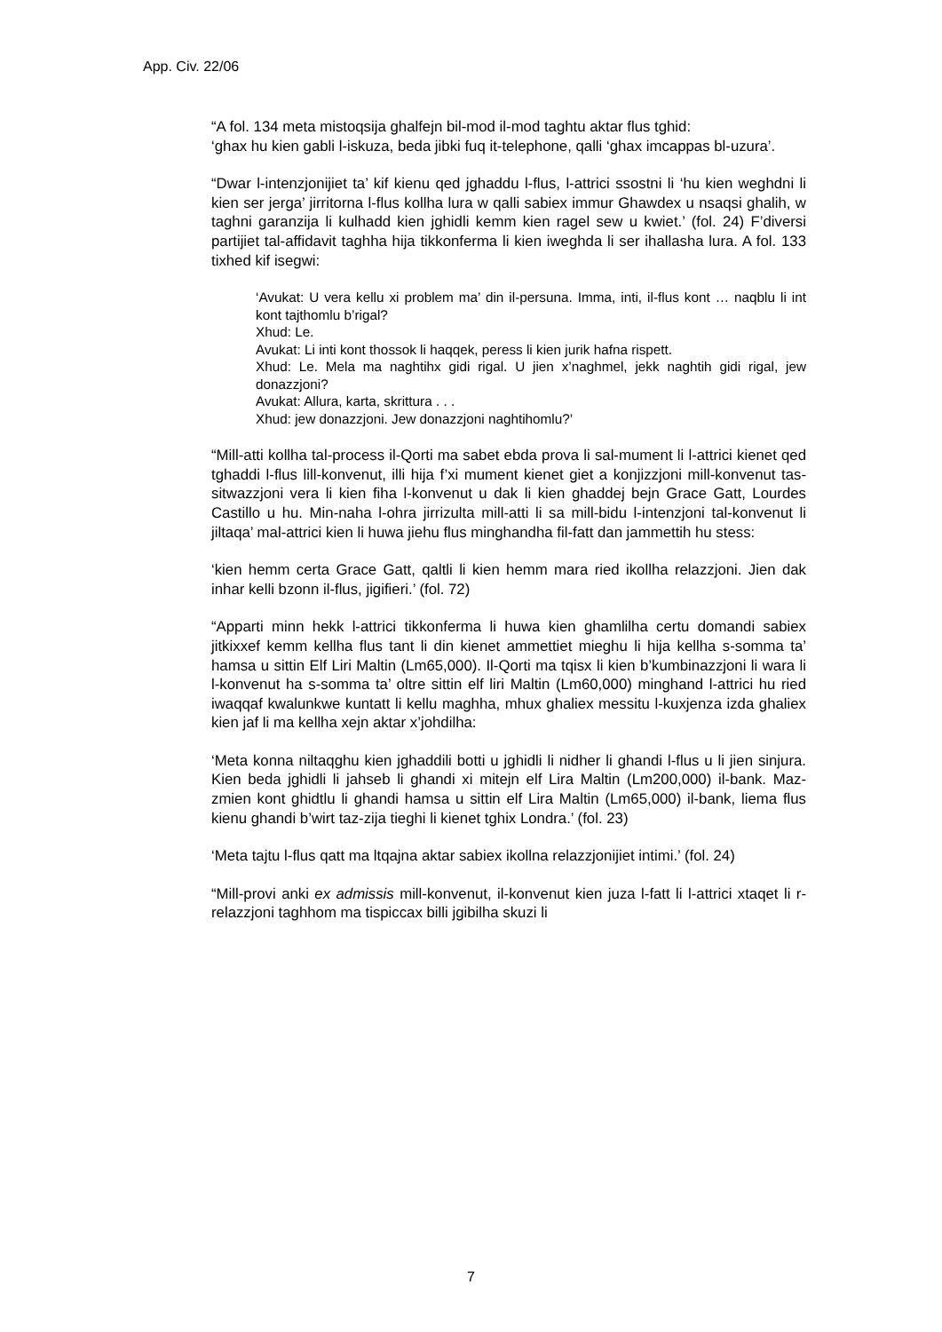App. Civ. 22/06
“A fol. 134 meta mistoqsija ghalfejn bil-mod il-mod taghtu aktar flus tghid:
‘ghax hu kien gabli l-iskuza, beda jibki fuq it-telephone, qalli ‘ghax imcappas bl-uzura’.
“Dwar l-intenzjonijiet ta’ kif kienu qed jghaddu l-flus, l-attrici ssostni li ‘hu kien weghdni li kien ser jerga’ jirritorna l-flus kollha lura w qalli sabiex immur Ghawdex u nsaqsi ghalih, w taghni garanzija li kulhadd kien jghidli kemm kien ragel sew u kwiet.’ (fol. 24) F’diversi partijiet tal-affidavit taghha hija tikkonferma li kien iweghda li ser ihallasha lura. A fol. 133 tixhed kif isegwi:
‘Avukat: U vera kellu xi problem ma’ din il-persuna. Imma, inti, il-flus kont … naqblu li int kont tajthomlu b’rigal?
Xhud: Le.
Avukat: Li inti kont thossok li haqqek, peress li kien jurik hafna rispett.
Xhud: Le. Mela ma naghtihx gidi rigal. U jien x’naghmel, jekk naghtih gidi rigal, jew donazzjoni?
Avukat: Allura, karta, skrittura . . .
Xhud: jew donazzjoni. Jew donazzjoni naghtihomlu?’
“Mill-atti kollha tal-process il-Qorti ma sabet ebda prova li sal-mument li l-attrici kienet qed tghaddi l-flus lill-konvenut, illi hija f’xi mument kienet giet a konjizzjoni mill-konvenut tas-sitwazzjoni vera li kien fiha l-konvenut u dak li kien ghaddej bejn Grace Gatt, Lourdes Castillo u hu. Min-naha l-ohra jirrizulta mill-atti li sa mill-bidu l-intenzjoni tal-konvenut li jiltaqa’ mal-attrici kien li huwa jiehu flus minghandha fil-fatt dan jammettih hu stess:
‘kien hemm certa Grace Gatt, qaltli li kien hemm mara ried ikollha relazzjoni. Jien dak inhar kelli bzonn il-flus, jigifieri.’ (fol. 72)
“Apparti minn hekk l-attrici tikkonferma li huwa kien ghamlilha certu domandi sabiex jitkixxef kemm kellha flus tant li din kienet ammettiet mieghu li hija kellha s-somma ta’ hamsa u sittin Elf Liri Maltin (Lm65,000). Il-Qorti ma tqisx li kien b’kumbinazzjoni li wara li l-konvenut ha s-somma ta’ oltre sittin elf liri Maltin (Lm60,000) minghand l-attrici hu ried iwaqqaf kwalunkwe kuntatt li kellu maghha, mhux ghaliex messitu l-kuxjenza izda ghaliex kien jaf li ma kellha xejn aktar x’johdilha:
‘Meta konna niltaqghu kien jghaddili botti u jghidli li nidher li ghandi l-flus u li jien sinjura. Kien beda jghidli li jahseb li ghandi xi mitejn elf Lira Maltin (Lm200,000) il-bank. Maz-zmien kont ghidtlu li ghandi hamsa u sittin elf Lira Maltin (Lm65,000) il-bank, liema flus kienu ghandi b’wirt taz-zija tieghi li kienet tghix Londra.’ (fol. 23)
‘Meta tajtu l-flus qatt ma ltqajna aktar sabiex ikollna relazzjonijiet intimi.’ (fol. 24)
“Mill-provi anki ex admissis mill-konvenut, il-konvenut kien juza l-fatt li l-attrici xtaqet li r-relazzjoni taghhom ma tispiccax billi jgibilha skuzi li
7